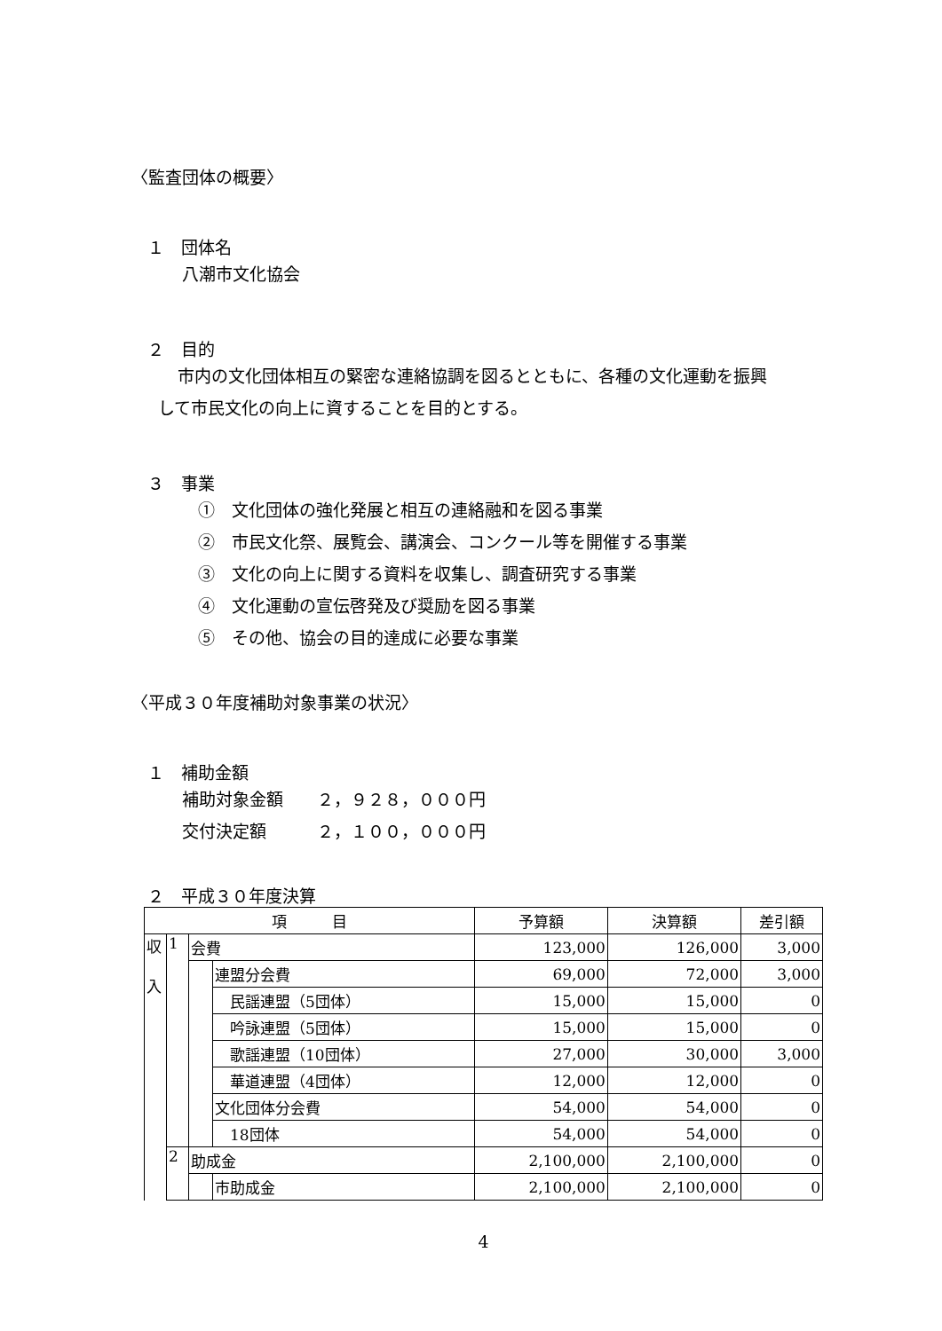〈監査団体の概要〉
１　団体名
八潮市文化協会
２　目的
市内の文化団体相互の緊密な連絡協調を図るとともに、各種の文化運動を振興
して市民文化の向上に資することを目的とする。
３　事業
①　文化団体の強化発展と相互の連絡融和を図る事業
②　市民文化祭、展覧会、講演会、コンクール等を開催する事業
③　文化の向上に関する資料を収集し、調査研究する事業
④　文化運動の宣伝啓発及び奨励を図る事業
⑤　その他、協会の目的達成に必要な事業
〈平成３０年度補助対象事業の状況〉
１　補助金額
補助対象金額　　２，９２８，０００円
交付決定額　　　２，１００，０００円
２　平成３０年度決算
| 項 目 | | | | 予算額 | 決算額 | 差引額 |
| --- | --- | --- | --- | --- | --- | --- |
| 収 入 | 1 | 会費 | | 123,000 | 126,000 | 3,000 |
| | | | 連盟分会費 | 69,000 | 72,000 | 3,000 |
| | | | 民謡連盟（5団体） | 15,000 | 15,000 | 0 |
| | | | 吟詠連盟（5団体） | 15,000 | 15,000 | 0 |
| | | | 歌謡連盟（10団体） | 27,000 | 30,000 | 3,000 |
| | | | 華道連盟（4団体） | 12,000 | 12,000 | 0 |
| | | | 文化団体分会費 | 54,000 | 54,000 | 0 |
| | | | 18団体 | 54,000 | 54,000 | 0 |
| | 2 | 助成金 | | 2,100,000 | 2,100,000 | 0 |
| | | | 市助成金 | 2,100,000 | 2,100,000 | 0 |
4